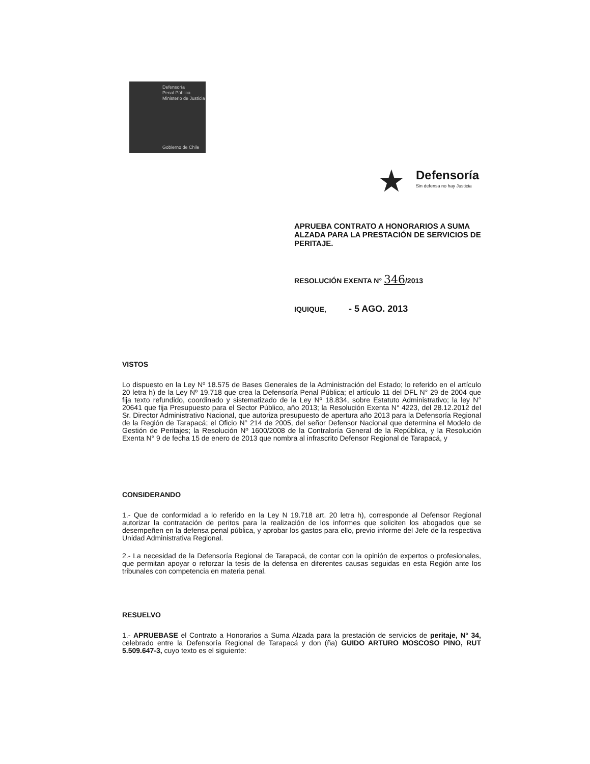Defensoría
Penal Pública
Ministerio de Justicia
Gobierno de Chile
★ Defensoría
Sin defensa no hay Justicia
APRUEBA CONTRATO A HONORARIOS A SUMA ALZADA PARA LA PRESTACIÓN DE SERVICIOS DE PERITAJE.
RESOLUCIÓN EXENTA N° 346/2013
IQUIQUE, - 5 AGO. 2013
VISTOS
Lo dispuesto en la Ley Nº 18.575 de Bases Generales de la Administración del Estado; lo referido en el artículo 20 letra h) de la Ley Nº 19.718 que crea la Defensoría Penal Pública; el artículo 11 del DFL N° 29 de 2004 que fija texto refundido, coordinado y sistematizado de la Ley Nº 18.834, sobre Estatuto Administrativo; la ley N° 20641 que fija Presupuesto para el Sector Público, año 2013; la Resolución Exenta N° 4223, del 28.12.2012 del Sr. Director Administrativo Nacional, que autoriza presupuesto de apertura año 2013 para la Defensoría Regional de la Región de Tarapacá; el Oficio N° 214 de 2005, del señor Defensor Nacional que determina el Modelo de Gestión de Peritajes; la Resolución Nº 1600/2008 de la Contraloría General de la República, y la Resolución Exenta N° 9 de fecha 15 de enero de 2013 que nombra al infrascrito Defensor Regional de Tarapacá, y
CONSIDERANDO
1.- Que de conformidad a lo referido en la Ley N 19.718 art. 20 letra h), corresponde al Defensor Regional autorizar la contratación de peritos para la realización de los informes que soliciten los abogados que se desempeñen en la defensa penal pública, y aprobar los gastos para ello, previo informe del Jefe de la respectiva Unidad Administrativa Regional.
2.- La necesidad de la Defensoría Regional de Tarapacá, de contar con la opinión de expertos o profesionales, que permitan apoyar o reforzar la tesis de la defensa en diferentes causas seguidas en esta Región ante los tribunales con competencia en materia penal.
RESUELVO
1.- APRUEBASE el Contrato a Honorarios a Suma Alzada para la prestación de servicios de peritaje, N° 34, celebrado entre la Defensoría Regional de Tarapacá y don (ña) GUIDO ARTURO MOSCOSO PINO, RUT 5.509.647-3, cuyo texto es el siguiente: